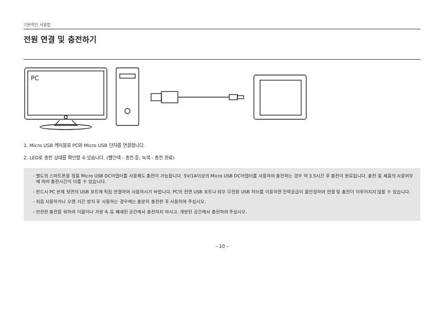기본적인 사용법
전원 연결 및 충전하기
PC
1. Micro USB 케이블로 PC와 Micro USB 단자를 연결합니다.
2. LED로 충전 상태를 확인할 수 있습니다. (빨간색 - 충전 중, 녹색 - 충전 완료)
- 별도의 스마트폰용 정품 Micro USB DC어댑터를 사용해도 충전이 가능합니다. 5V/1A이상의 Micro USB DC어댑터를 사용하여 충전하는 경우 약 3.5시간 후 충전이 완료됩니다. 충전 중 제품의 사용여부에 따라 충전시간이 다를 수 있습니다.
- 반드시 PC 본체 뒷면의 USB 포트에 직접 연결하여 사용하시기 바랍니다. PC의 전면 USB 포트나 외부 무전원 USB 허브를 이용하면 전력공급이 불안정하여 연결 및 충전이 이루어지지 않을 수 있습니다.
- 처음 사용하거나 오랜 기간 방치 후 사용하는 경우에는 충분히 충전한 후 사용하여 주십시오.
- 안전한 충전을 위하여 이불이나 가방 속 등 폐쇄된 공간에서 충전하지 마시고, 개방된 공간에서 충전하여 주십시오.
– 10 –